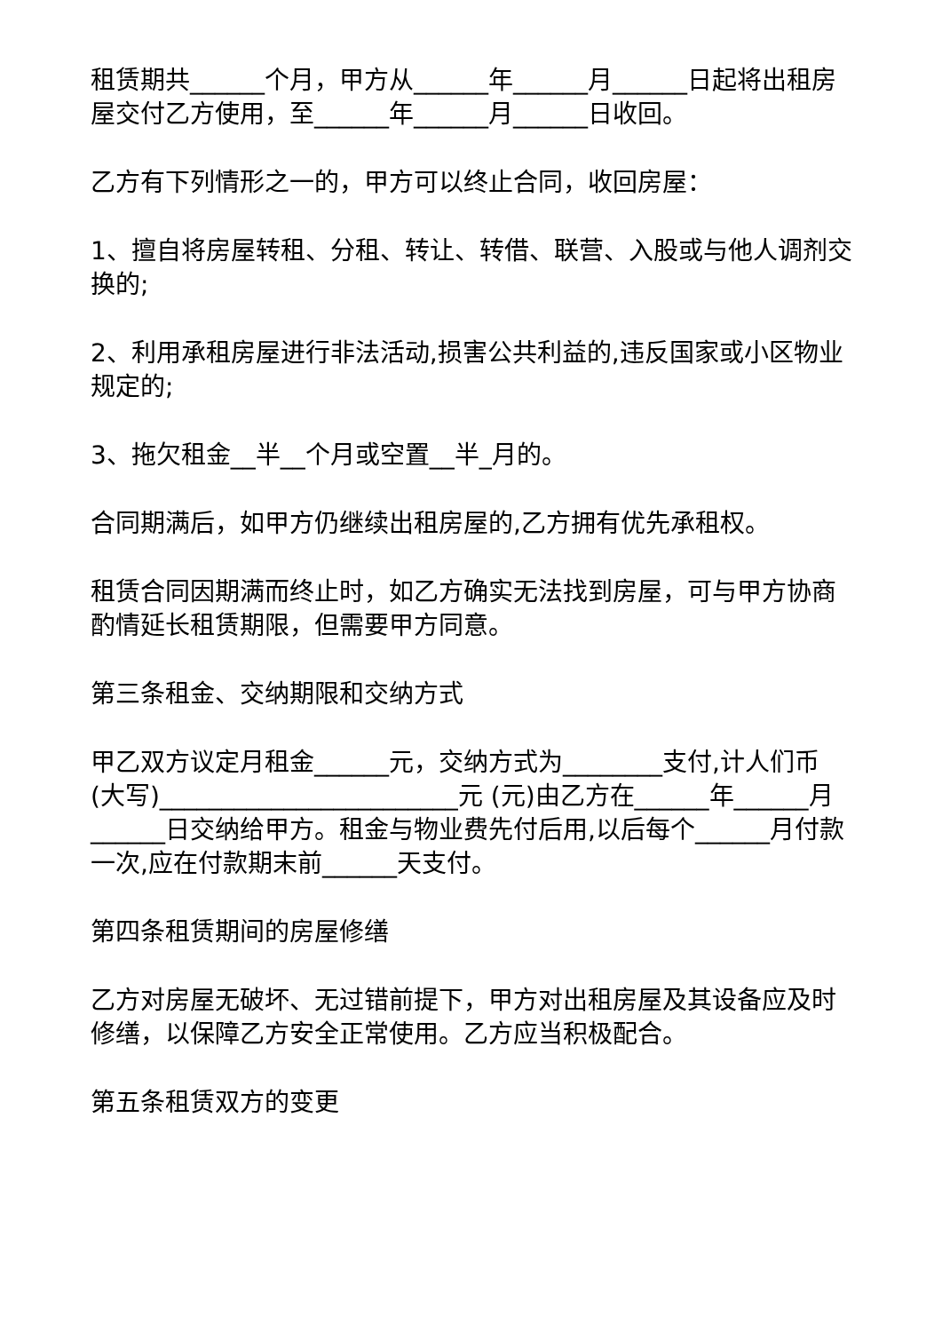租赁期共______个月，甲方从______年______月______日起将出租房屋交付乙方使用，至______年______月______日收回。
乙方有下列情形之一的，甲方可以终止合同，收回房屋：
1、擅自将房屋转租、分租、转让、转借、联营、入股或与他人调剂交换的;
2、利用承租房屋进行非法活动,损害公共利益的,违反国家或小区物业规定的;
3、拖欠租金__半__个月或空置__半_月的。
合同期满后，如甲方仍继续出租房屋的,乙方拥有优先承租权。
租赁合同因期满而终止时，如乙方确实无法找到房屋，可与甲方协商酌情延长租赁期限，但需要甲方同意。
第三条租金、交纳期限和交纳方式
甲乙双方议定月租金______元，交纳方式为________支付,计人们币(大写)________________________元 (元)由乙方在______年______月______日交纳给甲方。租金与物业费先付后用,以后每个______月付款一次,应在付款期末前______天支付。
第四条租赁期间的房屋修缮
乙方对房屋无破坏、无过错前提下，甲方对出租房屋及其设备应及时修缮，以保障乙方安全正常使用。乙方应当积极配合。
第五条租赁双方的变更